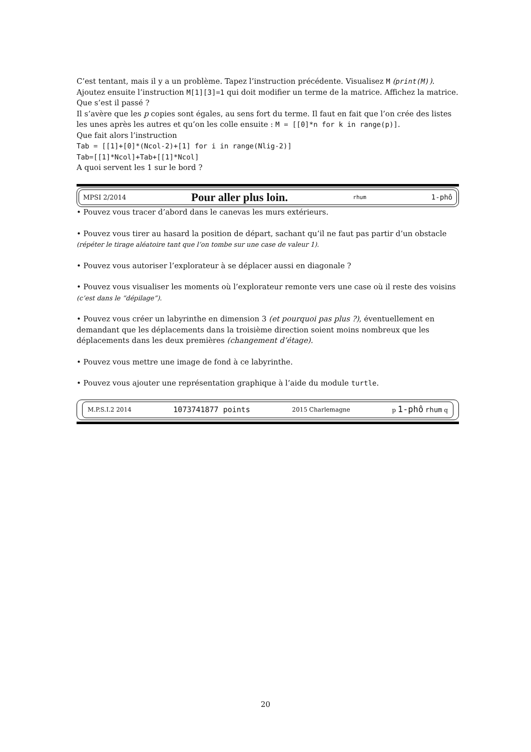C’est tentant, mais il y a un problème. Tapez l’instruction précédente. Visualisez M (print(M)). Ajoutez ensuite l’instruction M[1][3]=1 qui doit modifier un terme de la matrice. Affichez la matrice. Que s’est il passé ?
Il s’avère que les p copies sont égales, au sens fort du terme. Il faut en fait que l’on crée des listes les unes après les autres et qu’on les colle ensuite : M = [[0]*n for k in range(p)].
Que fait alors l’instruction
Tab = [[1]+[0]*(Ncol-2)+[1] for i in range(Nlig-2)]
Tab=[[1]*Ncol]+Tab+[[1]*Ncol]
A quoi servent les 1 sur le bord ?
MPSI 2/2014 Pour aller plus loin. rhum 1-phô
• Pouvez vous tracer d’abord dans le canevas les murs extérieurs.
• Pouvez vous tirer au hasard la position de départ, sachant qu’il ne faut pas partir d’un obstacle (répéter le tirage aléatoire tant que l’on tombe sur une case de valeur 1).
• Pouvez vous autoriser l’explorateur à se déplacer aussi en diagonale ?
• Pouvez vous visualiser les moments où l’explorateur remonte vers une case où il reste des voisins (c’est dans le “dépilage”).
• Pouvez vous créer un labyrinthe en dimension 3 (et pourquoi pas plus ?), éventuellement en demandant que les déplacements dans la troisième direction soient moins nombreux que les déplacements dans les deux premières (changement d’étage).
• Pouvez vous mettre une image de fond à ce labyrinthe.
• Pouvez vous ajouter une représentation graphique à l’aide du module turtle.
M.P.S.I.2 2014 1073741877 points 2015 Charlemagne p 1-phô rhum q
20